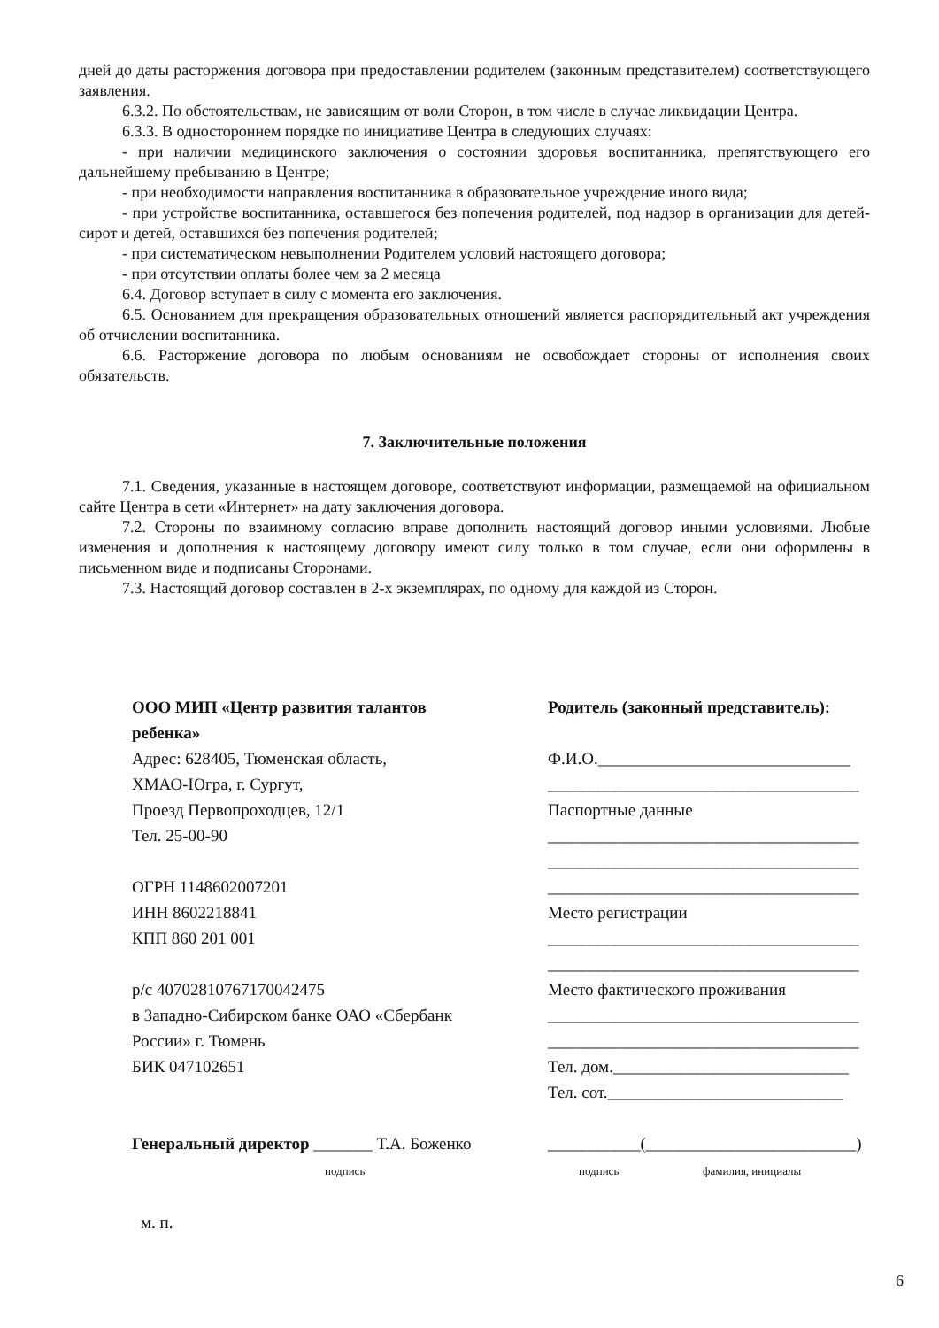дней до даты расторжения договора при предоставлении родителем (законным представителем) соответствующего заявления.
6.3.2. По обстоятельствам, не зависящим от воли Сторон, в том числе в случае ликвидации Центра.
6.3.3. В одностороннем порядке по инициативе Центра в следующих случаях:
- при наличии медицинского заключения о состоянии здоровья воспитанника, препятствующего его дальнейшему пребыванию в Центре;
- при необходимости направления воспитанника в образовательное учреждение иного вида;
- при устройстве воспитанника, оставшегося без попечения родителей, под надзор в организации для детей-сирот и детей, оставшихся без попечения родителей;
- при систематическом невыполнении Родителем условий настоящего договора;
- при отсутствии оплаты более чем за 2 месяца
6.4. Договор вступает в силу с момента его заключения.
6.5. Основанием для прекращения образовательных отношений является распорядительный акт учреждения об отчислении воспитанника.
6.6. Расторжение договора по любым основаниям не освобождает стороны от исполнения своих обязательств.
7. Заключительные положения
7.1. Сведения, указанные в настоящем договоре, соответствуют информации, размещаемой на официальном сайте Центра в сети «Интернет» на дату заключения договора.
7.2. Стороны по взаимному согласию вправе дополнить настоящий договор иными условиями. Любые изменения и дополнения к настоящему договору имеют силу только в том случае, если они оформлены в письменном виде и подписаны Сторонами.
7.3. Настоящий договор составлен в 2-х экземплярах, по одному для каждой из Сторон.
ООО МИП «Центр развития талантов
ребенка»
Адрес: 628405, Тюменская область,
ХМАО-Югра, г. Сургут,
Проезд Первопроходцев, 12/1
Тел. 25-00-90
ОГРН 1148602007201
ИНН 8602218841
КПП 860 201 001
р/с 40702810767170042475
в Западно-Сибирском банке ОАО «Сбербанк
России» г. Тюмень
БИК 047102651
Генеральный директор _______ Т.А. Боженко
подпись
м. п.
Родитель (законный представитель):
Ф.И.О.______________________________
_____________________________________
Паспортные данные
_____________________________________
_____________________________________
_____________________________________
Место регистрации
_____________________________________
_____________________________________
Место фактического проживания
_____________________________________
_____________________________________
Тел. дом.____________________________
Тел. сот.____________________________
___________(_________________________)
подпись фамилия, инициалы
6